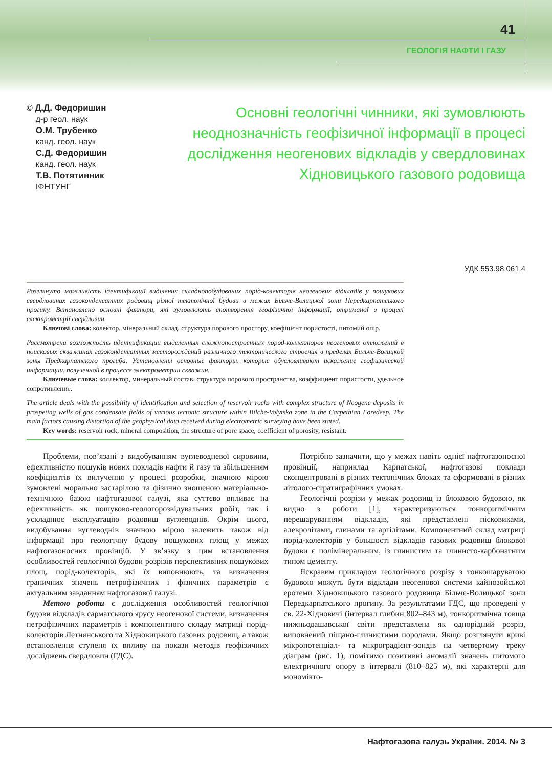41
ГЕОЛОГІЯ НАФТИ І ГАЗУ
© Д.Д. Федоришин
д-р геол. наук
О.М. Трубенко
канд. геол. наук
С.Д. Федоришин
канд. геол. наук
Т.В. Потятинник
ІФНТУНГ
Основні геологічні чинники, які зумовлюють неоднозначність геофізичної інформації в процесі дослідження неогенових відкладів у свердловинах Хідновицького газового родовища
УДК 553.98.061.4
Розглянуто можливість ідентифікації виділених складнопобудованих порід-колекторів неогенових відкладів у пошукових свердловинах газоконденсатних родовищ різної тектонічної будови в межах Більче-Волицької зони Передкарпатського прогину. Встановлено основні фактори, які зумовлюють спотворення геофізичної інформації, отриманої в процесі електрометрії свердловин.
Ключові слова: колектор, мінеральний склад, структура порового простору, коефіцієнт пористості, питомий опір.
Рассмотрена возможность идентификации выделенных сложнопостроенных пород-коллекторов неогеновых отложений в поисковых скважинах газоконденсатных месторождений различного тектонического строения в пределах Бильче-Волицкой зоны Предкарпатского прогиба. Установлены основные факторы, которые обусловливают искажение геофизической информации, полученной в процессе электрометрии скважин.
Ключевые слова: коллектор, минеральный состав, структура порового пространства, коэффициент пористости, удельное сопротивление.
The article deals with the possibility of identification and selection of reservoir rocks with complex structure of Neogene deposits in prospeting wells of gas condensate fields of various tectonic structure within Bilche-Volytska zone in the Carpethian Foredeep. The main factors causing distortion of the geophysical data received during electrometric surveying have been stated.
Key words: reservoir rock, mineral composition, the structure of pore space, coefficient of porosity, resistant.
Проблеми, пов’язані з видобуванням вуглеводневої сировини, ефективністю пошуків нових покладів нафти й газу та збільшенням коефіцієнтів їх вилучення у процесі розробки, значною мірою зумовлені морально застарілою та фізично зношеною матеріально-технічною базою нафтогазової галузі, яка суттєво впливає на ефективність як пошуково-геологорозвідувальних робіт, так і ускладнює експлуатацію родовищ вуглеводнів. Окрім цього, видобування вуглеводнів значною мірою залежить також від інформації про геологічну будову пошукових площ у межах нафтогазоносних провінцій. У зв’язку з цим встановлення особливостей геологічної будови розрізів перспективних пошукових площ, порід-колекторів, які їх виповнюють, та визначення граничних значень петрофізичних і фізичних параметрів є актуальним завданням нафтогазової галузі.
Метою роботи є дослідження особливостей геологічної будови відкладів сарматського ярусу неогенової системи, визначення петрофізичних параметрів і компонентного складу матриці порід-колекторів Летнянського та Хідновицького газових родовищ, а також встановлення ступеня їх впливу на покази методів геофізичних досліджень свердловин (ГДС).
Потрібно зазначити, що у межах навіть однієї нафтогазоносної провінції, наприклад Карпатської, нафтогазові поклади сконцентровані в різних тектонічних блоках та сформовані в різних літолого-стратиграфічних умовах.
Геологічні розрізи у межах родовищ із блоковою будовою, як видно з роботи [1], характеризуються тонкоритмічним перешаруванням відкладів, які представлені пісковиками, алевролітами, глинами та аргілітами. Компонентний склад матриці порід-колекторів у більшості відкладів газових родовищ блокової будови є полімінеральним, із глинистим та глинисто-карбонатним типом цементу.
Яскравим прикладом геологічного розрізу з тонкошаруватою будовою можуть бути відклади неогенової системи кайнозойської еротеми Хідновицького газового родовища Більче-Волицької зони Передкарпатського прогину. За результатами ГДС, що проведені у св. 22-Хідновичі (інтервал глибин 802–843 м), тонкоритмічна товща нижньодашавської світи представлена як однорідний розріз, виповнений піщано-глинистими породами. Якщо розглянути криві мікропотенціал- та мікроградієнт-зондів на четвертому треку діаграм (рис. 1), помітимо позитивні аномалії значень питомого електричного опору в інтервалі (810–825 м), які характерні для мономікто-
Нафтогазова галузь України. 2014. № 3